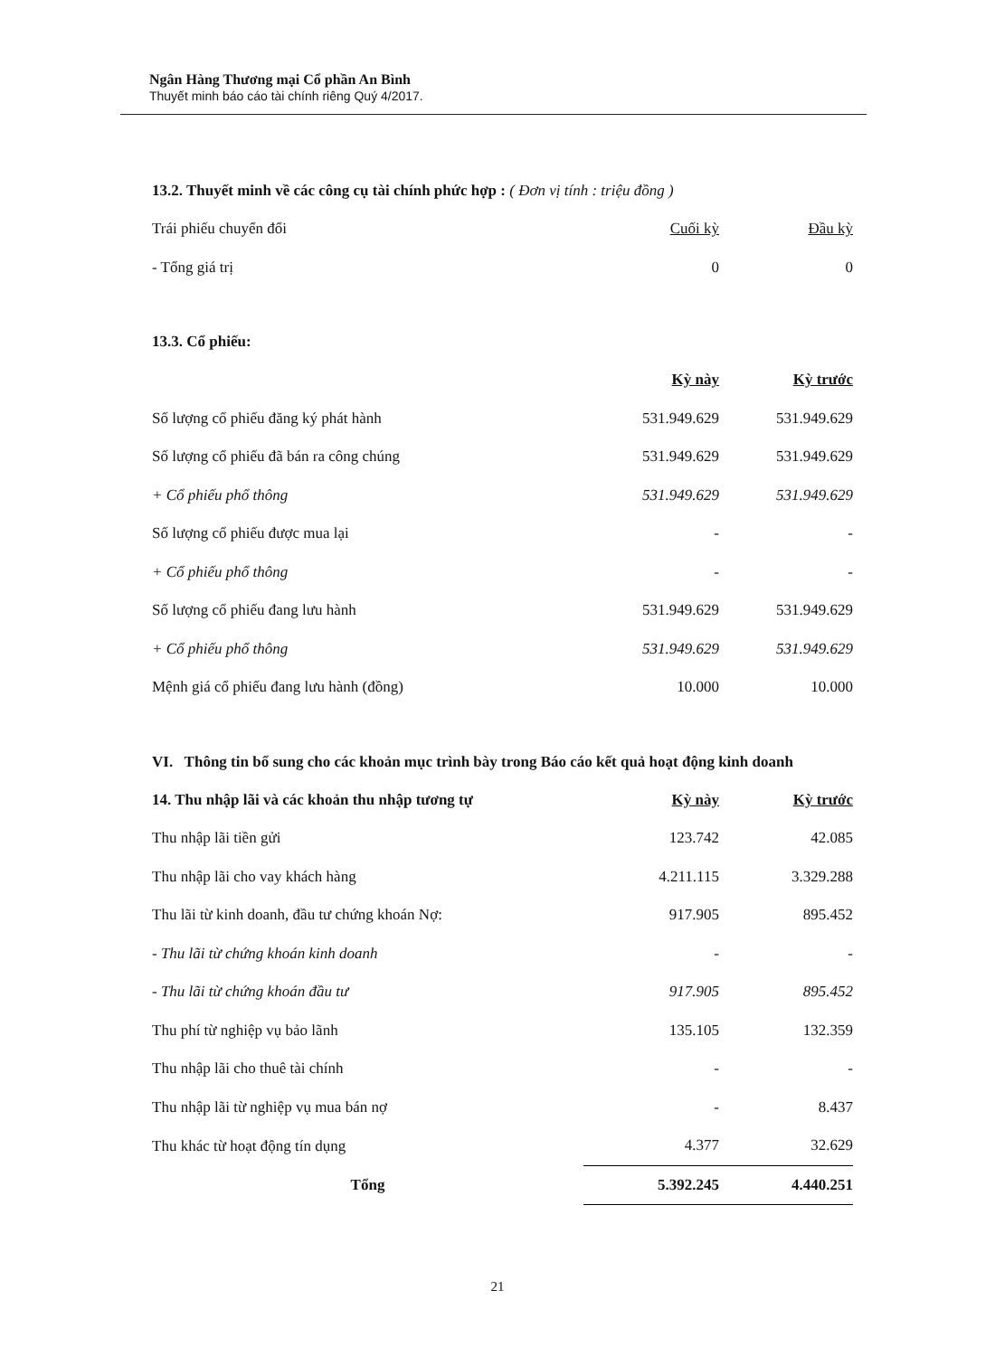Ngân Hàng Thương mại Cổ phần An Bình
Thuyết minh báo cáo tài chính riêng Quý 4/2017.
13.2. Thuyết minh về các công cụ tài chính phức hợp : ( Đơn vị tính : triệu đồng )
| Trái phiếu chuyển đổi | Cuối kỳ | Đầu kỳ |
| - Tổng giá trị | 0 | 0 |
13.3. Cổ phiếu:
| | Kỳ này | Kỳ trước |
| --- | --- | --- |
| Số lượng cổ phiếu đăng ký phát hành | 531.949.629 | 531.949.629 |
| Số lượng cổ phiếu đã bán ra công chúng | 531.949.629 | 531.949.629 |
| + Cổ phiếu phổ thông | 531.949.629 | 531.949.629 |
| Số lượng cổ phiếu được mua lại | - | - |
| + Cổ phiếu phổ thông | - | - |
| Số lượng cổ phiếu đang lưu hành | 531.949.629 | 531.949.629 |
| + Cổ phiếu phổ thông | 531.949.629 | 531.949.629 |
| Mệnh giá cổ phiếu đang lưu hành (đồng) | 10.000 | 10.000 |
VI. Thông tin bổ sung cho các khoản mục trình bày trong Báo cáo kết quả hoạt động kinh doanh
| 14. Thu nhập lãi và các khoản thu nhập tương tự | Kỳ này | Kỳ trước |
| --- | --- | --- |
| Thu nhập lãi tiền gửi | 123.742 | 42.085 |
| Thu nhập lãi cho vay khách hàng | 4.211.115 | 3.329.288 |
| Thu lãi từ kinh doanh, đầu tư chứng khoán Nợ: | 917.905 | 895.452 |
| - Thu lãi từ chứng khoán kinh doanh | - | - |
| - Thu lãi từ chứng khoán đầu tư | 917.905 | 895.452 |
| Thu phí từ nghiệp vụ bảo lãnh | 135.105 | 132.359 |
| Thu nhập lãi cho thuê tài chính | - | - |
| Thu nhập lãi từ nghiệp vụ mua bán nợ | - | 8.437 |
| Thu khác từ hoạt động tín dụng | 4.377 | 32.629 |
| Tổng | 5.392.245 | 4.440.251 |
21